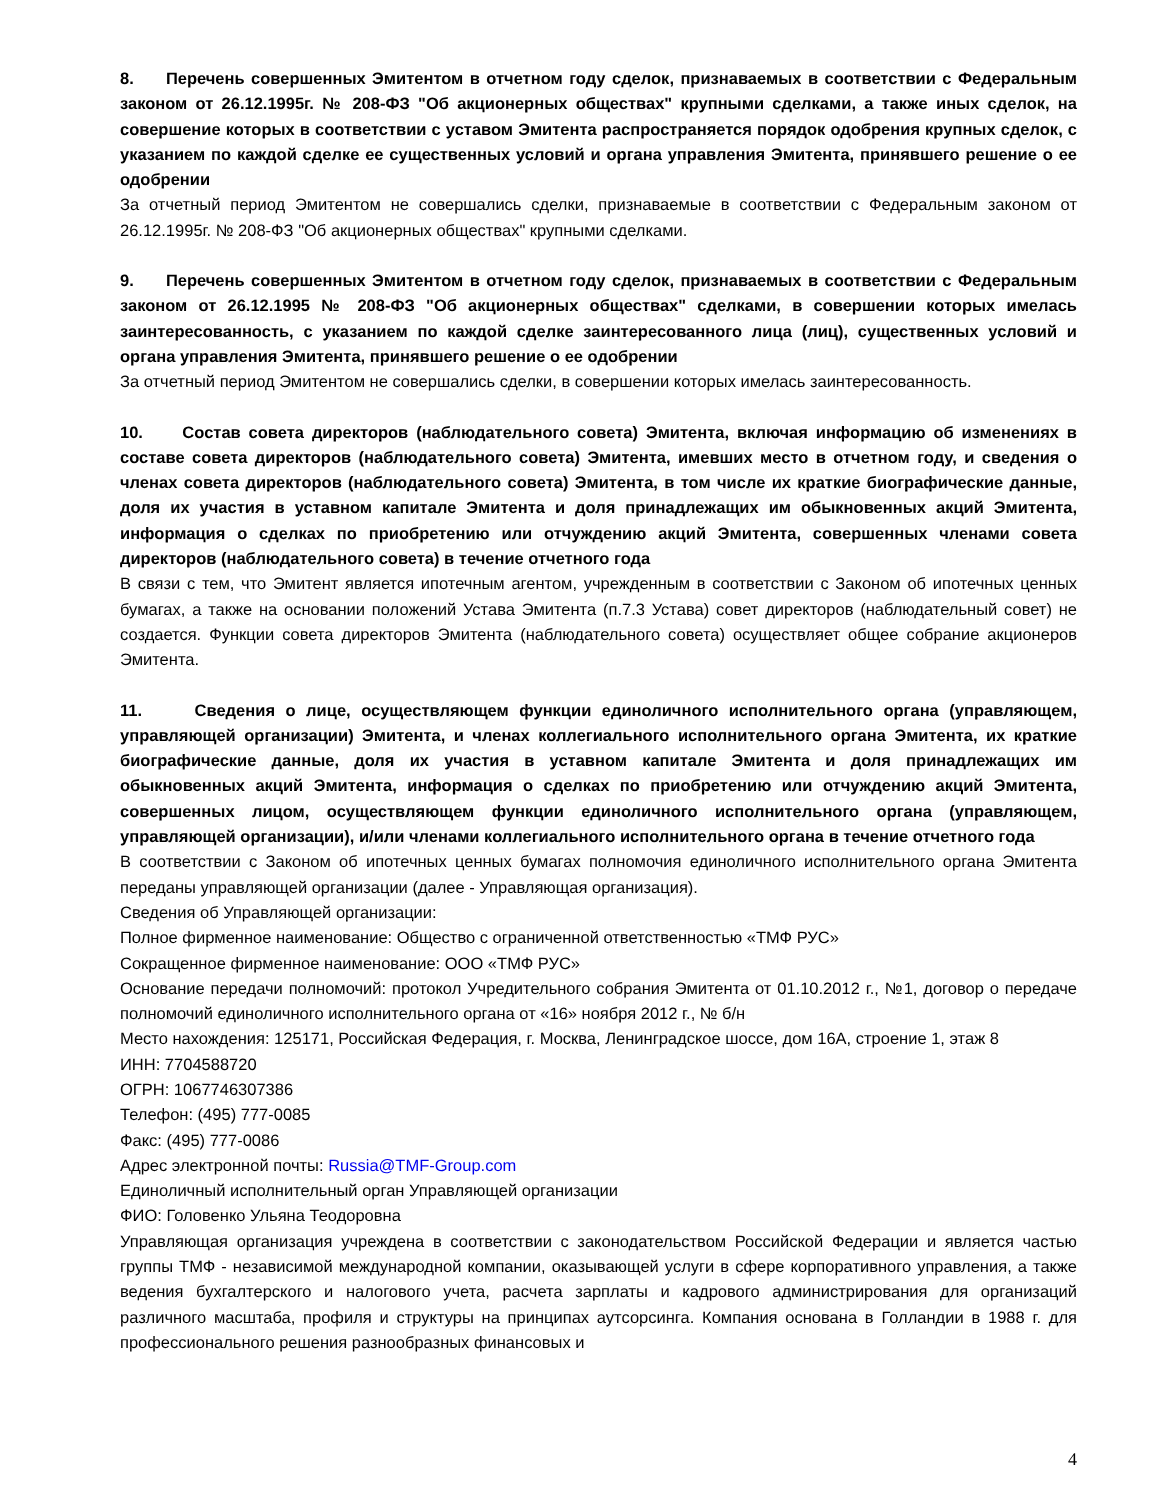8. Перечень совершенных Эмитентом в отчетном году сделок, признаваемых в соответствии с Федеральным законом от 26.12.1995г. № 208-ФЗ "Об акционерных обществах" крупными сделками, а также иных сделок, на совершение которых в соответствии с уставом Эмитента распространяется порядок одобрения крупных сделок, с указанием по каждой сделке ее существенных условий и органа управления Эмитента, принявшего решение о ее одобрении
За отчетный период Эмитентом не совершались сделки, признаваемые в соответствии с Федеральным законом от 26.12.1995г. № 208-ФЗ "Об акционерных обществах" крупными сделками.
9. Перечень совершенных Эмитентом в отчетном году сделок, признаваемых в соответствии с Федеральным законом от 26.12.1995 № 208-ФЗ "Об акционерных обществах" сделками, в совершении которых имелась заинтересованность, с указанием по каждой сделке заинтересованного лица (лиц), существенных условий и органа управления Эмитента, принявшего решение о ее одобрении
За отчетный период Эмитентом не совершались сделки, в совершении которых имелась заинтересованность.
10. Состав совета директоров (наблюдательного совета) Эмитента, включая информацию об изменениях в составе совета директоров (наблюдательного совета) Эмитента, имевших место в отчетном году, и сведения о членах совета директоров (наблюдательного совета) Эмитента, в том числе их краткие биографические данные, доля их участия в уставном капитале Эмитента и доля принадлежащих им обыкновенных акций Эмитента, информация о сделках по приобретению или отчуждению акций Эмитента, совершенных членами совета директоров (наблюдательного совета) в течение отчетного года
В связи с тем, что Эмитент является ипотечным агентом, учрежденным в соответствии с Законом об ипотечных ценных бумагах, а также на основании положений Устава Эмитента (п.7.3 Устава) совет директоров (наблюдательный совет) не создается. Функции совета директоров Эмитента (наблюдательного совета) осуществляет общее собрание акционеров Эмитента.
11. Сведения о лице, осуществляющем функции единоличного исполнительного органа (управляющем, управляющей организации) Эмитента, и членах коллегиального исполнительного органа Эмитента, их краткие биографические данные, доля их участия в уставном капитале Эмитента и доля принадлежащих им обыкновенных акций Эмитента, информация о сделках по приобретению или отчуждению акций Эмитента, совершенных лицом, осуществляющем функции единоличного исполнительного органа (управляющем, управляющей организации), и/или членами коллегиального исполнительного органа в течение отчетного года
В соответствии с Законом об ипотечных ценных бумагах полномочия единоличного исполнительного органа Эмитента переданы управляющей организации (далее - Управляющая организация).
Сведения об Управляющей организации:
Полное фирменное наименование: Общество с ограниченной ответственностью «ТМФ РУС»
Сокращенное фирменное наименование: ООО «ТМФ РУС»
Основание передачи полномочий: протокол Учредительного собрания Эмитента от 01.10.2012 г., №1, договор о передаче полномочий единоличного исполнительного органа от «16» ноября 2012 г., № б/н
Место нахождения: 125171, Российская Федерация, г. Москва, Ленинградское шоссе, дом 16А, строение 1, этаж 8
ИНН: 7704588720
ОГРН: 1067746307386
Телефон: (495) 777-0085
Факс: (495) 777-0086
Адрес электронной почты: Russia@TMF-Group.com
Единоличный исполнительный орган Управляющей организации
ФИО: Головенко Ульяна Теодоровна
Управляющая организация учреждена в соответствии с законодательством Российской Федерации и является частью группы ТМФ - независимой международной компании, оказывающей услуги в сфере корпоративного управления, а также ведения бухгалтерского и налогового учета, расчета зарплаты и кадрового администрирования для организаций различного масштаба, профиля и структуры на принципах аутсорсинга. Компания основана в Голландии в 1988 г. для профессионального решения разнообразных финансовых и
4